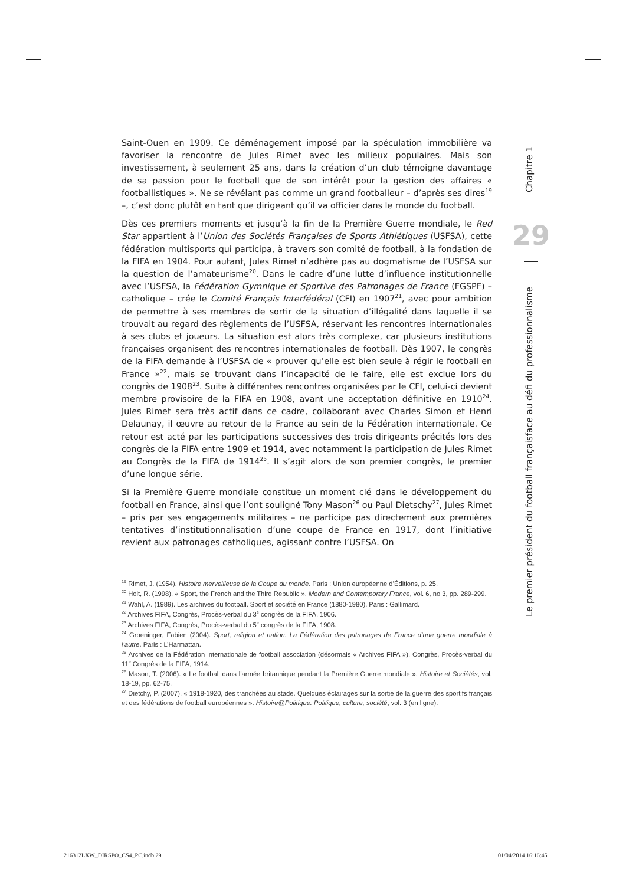Saint-Ouen en 1909. Ce déménagement imposé par la spéculation immobilière va favoriser la rencontre de Jules Rimet avec les milieux populaires. Mais son investissement, à seulement 25 ans, dans la création d’un club témoigne davantage de sa passion pour le football que de son intérêt pour la gestion des affaires « footballistiques ». Ne se révélant pas comme un grand footballeur – d’après ses dires<sup>19</sup> –, c’est donc plutôt en tant que dirigeant qu’il va officier dans le monde du football.
Dès ces premiers moments et jusqu’à la fin de la Première Guerre mondiale, le Red Star appartient à l’Union des Sociétés Françaises de Sports Athlétiques (USFSA), cette fédération multisports qui participa, à travers son comité de football, à la fondation de la FIFA en 1904. Pour autant, Jules Rimet n’adhère pas au dogmatisme de l’USFSA sur la question de l’amateurisme<sup>20</sup>. Dans le cadre d’une lutte d’influence institutionnelle avec l’USFSA, la Fédération Gymnique et Sportive des Patronages de France (FGSPF) – catholique – crée le Comité Français Interfédéral (CFI) en 1907<sup>21</sup>, avec pour ambition de permettre à ses membres de sortir de la situation d’illégalité dans laquelle il se trouvait au regard des règlements de l’USFSA, réservant les rencontres internationales à ses clubs et joueurs. La situation est alors très complexe, car plusieurs institutions françaises organisent des rencontres internationales de football. Dès 1907, le congrès de la FIFA demande à l’USFSA de « prouver qu’elle est bien seule à régir le football en France »<sup>22</sup>, mais se trouvant dans l’incapacité de le faire, elle est exclue lors du congrès de 1908<sup>23</sup>. Suite à différentes rencontres organisées par le CFI, celui-ci devient membre provisoire de la FIFA en 1908, avant une acceptation définitive en 1910<sup>24</sup>. Jules Rimet sera très actif dans ce cadre, collaborant avec Charles Simon et Henri Delaunay, il œuvre au retour de la France au sein de la Fédération internationale. Ce retour est acté par les participations successives des trois dirigeants précités lors des congrès de la FIFA entre 1909 et 1914, avec notamment la participation de Jules Rimet au Congrès de la FIFA de 1914<sup>25</sup>. Il s’agit alors de son premier congrès, le premier d’une longue série.
Si la Première Guerre mondiale constitue un moment clé dans le développement du football en France, ainsi que l’ont souligné Tony Mason<sup>26</sup> ou Paul Dietschy<sup>27</sup>, Jules Rimet – pris par ses engagements militaires – ne participe pas directement aux premières tentatives d’institutionnalisation d’une coupe de France en 1917, dont l’initiative revient aux patronages catholiques, agissant contre l’USFSA. On
<sup>19</sup> Rimet, J. (1954). Histoire merveilleuse de la Coupe du monde. Paris : Union européenne d’Éditions, p. 25.
<sup>20</sup> Holt, R. (1998). « Sport, the French and the Third Republic ». Modern and Contemporary France, vol. 6, no 3, pp. 289-299.
<sup>21</sup> Wahl, A. (1989). Les archives du football. Sport et société en France (1880-1980). Paris : Gallimard.
<sup>22</sup> Archives FIFA, Congrès, Procès-verbal du 3<sup>e</sup> congrès de la FIFA, 1906.
<sup>23</sup> Archives FIFA, Congrès, Procès-verbal du 5<sup>e</sup> congrès de la FIFA, 1908.
<sup>24</sup> Groeninger, Fabien (2004). Sport, religion et nation. La Fédération des patronages de France d’une guerre mondiale à l’autre. Paris : L’Harmattan.
<sup>25</sup> Archives de la Fédération internationale de football association (désormais « Archives FIFA »), Congrès, Procès-verbal du 11<sup>e</sup> Congrès de la FIFA, 1914.
<sup>26</sup> Mason, T. (2006). « Le football dans l’armée britannique pendant la Première Guerre mondiale ». Histoire et Sociétés, vol. 18-19, pp. 62-75.
<sup>27</sup> Dietchy, P. (2007). « 1918-1920, des tranchées au stade. Quelques éclairages sur la sortie de la guerre des sportifs français et des fédérations de football européennes ». Histoire@Politique. Politique, culture, société, vol. 3 (en ligne).
Chapitre 1
29
Le premier président du football françaisface au défi du professionnalisme
216312LXW_DIRSPO_CS4_PC.indb 29
01/04/2014 16:16:45